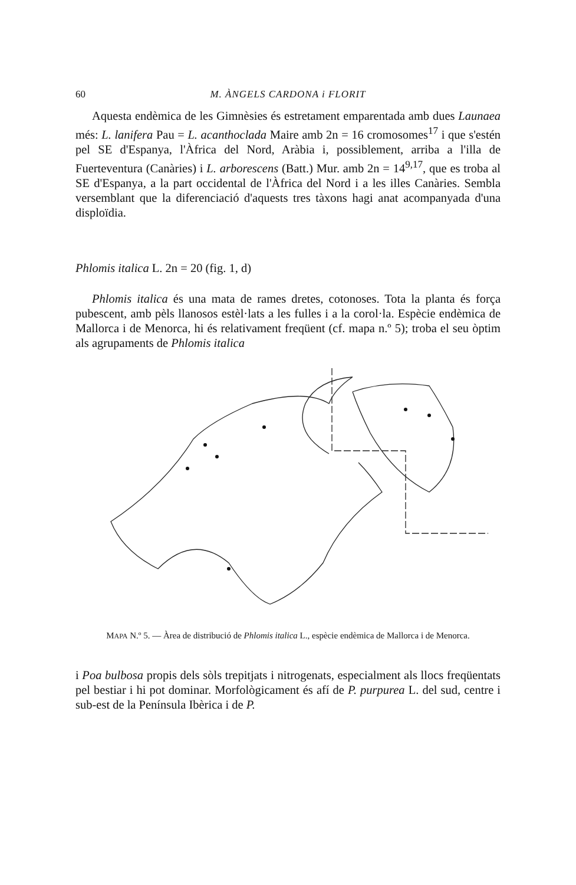60 M. ÀNGELS CARDONA i FLORIT
Aquesta endèmica de les Gimnèsies és estretament emparentada amb dues Launaea més: L. lanifera Pau = L. acanthoclada Maire amb 2n = 16 cromosomes<sup>17</sup> i que s'estén pel SE d'Espanya, l'Àfrica del Nord, Aràbia i, possiblement, arriba a l'illa de Fuerteventura (Canàries) i L. arborescens (Batt.) Mur. amb 2n = 14<sup>9,17</sup>, que es troba al SE d'Espanya, a la part occidental de l'Àfrica del Nord i a les illes Canàries. Sembla versemblant que la diferenciació d'aquests tres tàxons hagi anat acompanyada d'una disploïdia.
Phlomis italica L. 2n = 20 (fig. 1, d)
Phlomis italica és una mata de rames dretes, cotonoses. Tota la planta és força pubescent, amb pèls llanosos estèl·lats a les fulles i a la corol·la. Espècie endèmica de Mallorca i de Menorca, hi és relativament freqüent (cf. mapa n.º 5); troba el seu òptim als agrupaments de Phlomis italica
MAPA N.º 5. — Àrea de distribució de Phlomis italica L., espècie endèmica de Mallorca i de Menorca.
i Poa bulbosa propis dels sòls trepitjats i nitrogenats, especialment als llocs freqüentats pel bestiar i hi pot dominar. Morfològicament és afí de P. purpurea L. del sud, centre i sub-est de la Península Ibèrica i de P.